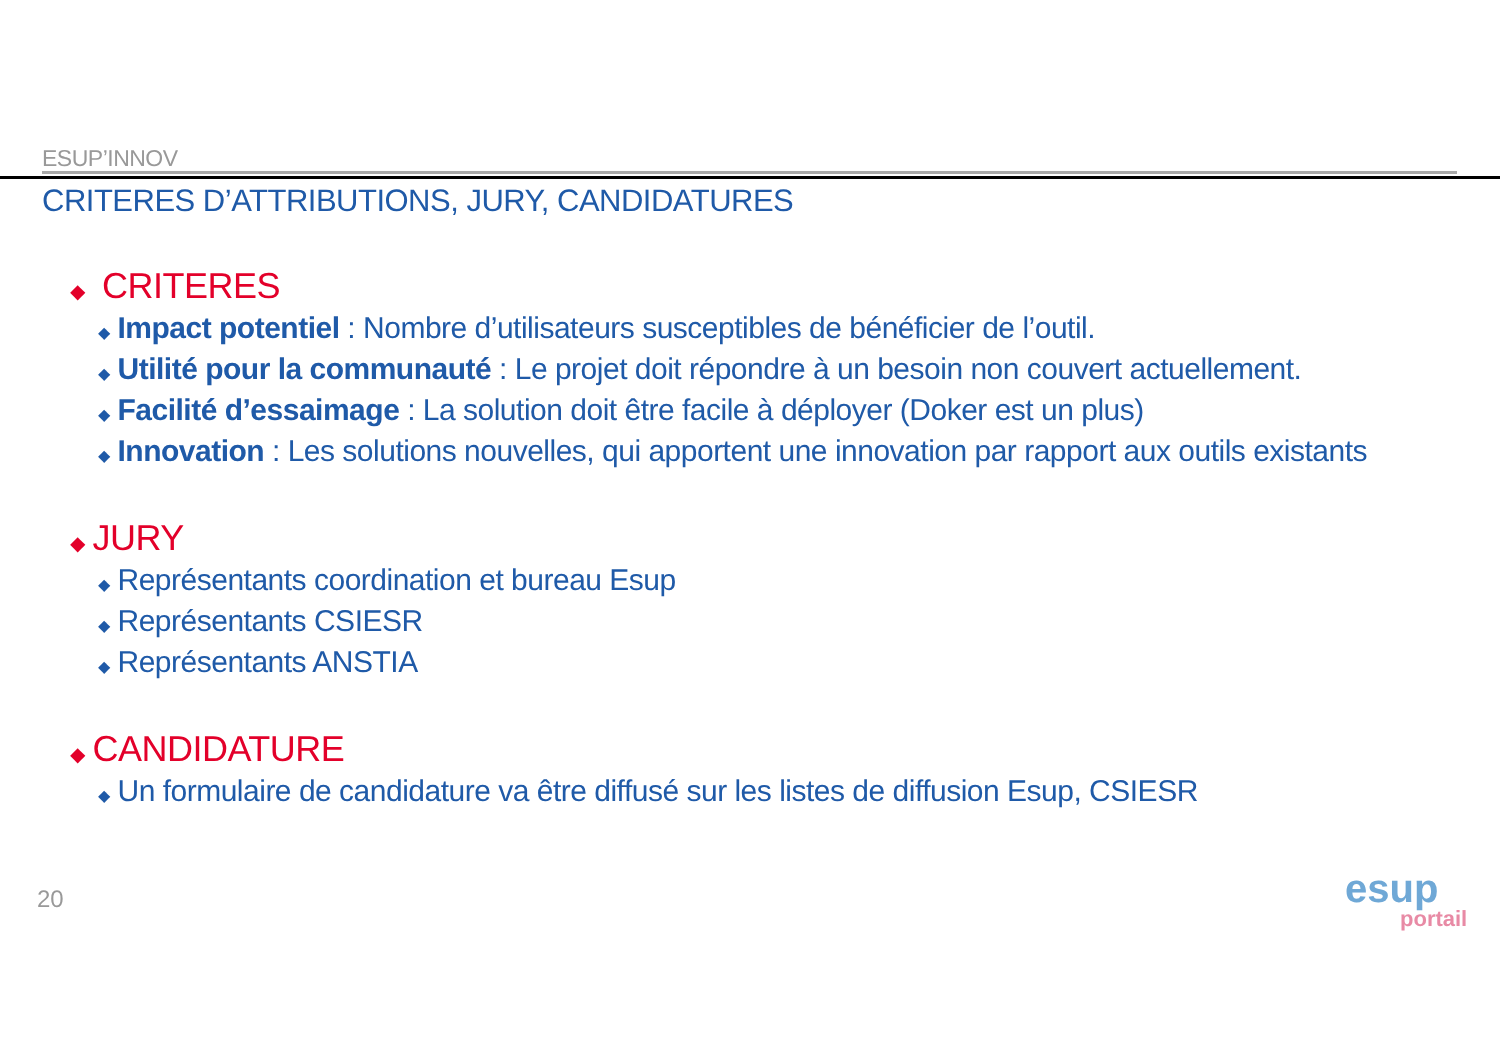ESUP’INNOV
CRITERES D’ATTRIBUTIONS, JURY, CANDIDATURES
◆ CRITERES
◆ Impact potentiel : Nombre d’utilisateurs susceptibles de bénéficier de l’outil.
◆ Utilité pour la communauté : Le projet doit répondre à un besoin non couvert actuellement.
◆ Facilité d’essaimage : La solution doit être facile à déployer (Doker est un plus)
◆ Innovation : Les solutions nouvelles, qui apportent une innovation par rapport aux outils existants
◆ JURY
◆ Représentants coordination et bureau Esup
◆ Représentants CSIESR
◆ Représentants ANSTIA
◆ CANDIDATURE
◆ Un formulaire de candidature va être diffusé sur les listes de diffusion Esup, CSIESR
20
esup
portail